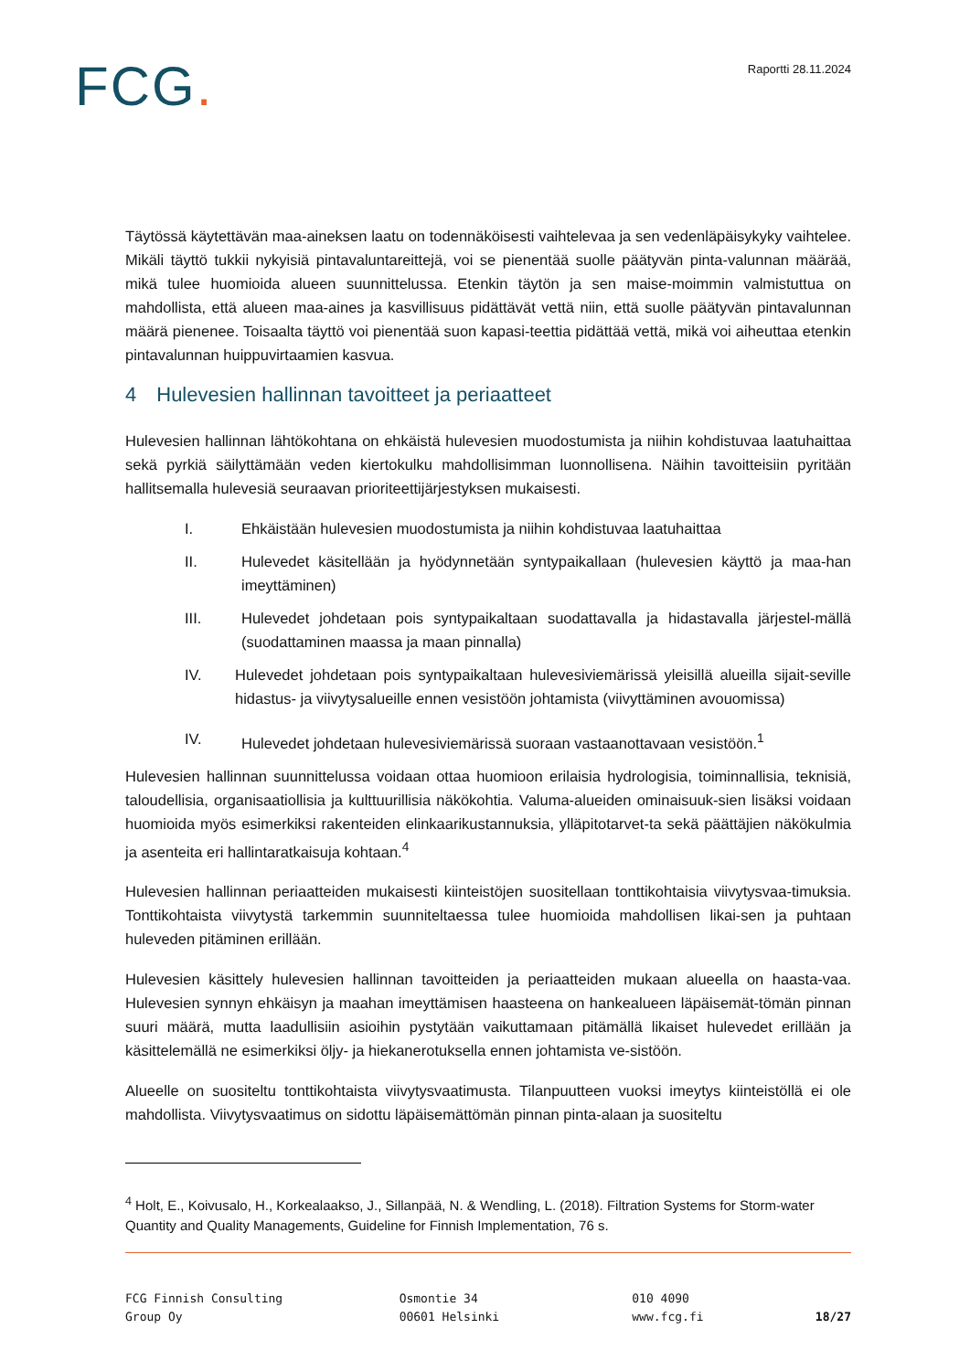FCG.
Raportti 28.11.2024
Täytössä käytettävän maa-aineksen laatu on todennäköisesti vaihtelevaa ja sen vedenläpäisykyky vaihtelee. Mikäli täyttö tukkii nykyisiä pintavaluntareittejä, voi se pienentää suolle päätyvän pinta-valunnan määrää, mikä tulee huomioida alueen suunnittelussa. Etenkin täytön ja sen maise-moimmin valmistuttua on mahdollista, että alueen maa-aines ja kasvillisuus pidättävät vettä niin, että suolle päätyvän pintavalunnan määrä pienenee. Toisaalta täyttö voi pienentää suon kapasi-teettia pidättää vettä, mikä voi aiheuttaa etenkin pintavalunnan huippuvirtaamien kasvua.
4 Hulevesien hallinnan tavoitteet ja periaatteet
Hulevesien hallinnan lähtökohtana on ehkäistä hulevesien muodostumista ja niihin kohdistuvaa laatuhaittaa sekä pyrkiä säilyttämään veden kiertokulku mahdollisimman luonnollisena. Näihin tavoitteisiin pyritään hallitsemalla hulevesiä seuraavan prioriteettijärjestyksen mukaisesti.
I. Ehkäistään hulevesien muodostumista ja niihin kohdistuvaa laatuhaittaa
II. Hulevedet käsitellään ja hyödynnetään syntypaikallaan (hulevesien käyttö ja maa-han imeyttäminen)
III. Hulevedet johdetaan pois syntypaikaltaan suodattavalla ja hidastavalla järjestel-mällä (suodattaminen maassa ja maan pinnalla)
IV. Hulevedet johdetaan pois syntypaikaltaan hulevesiviemärissä yleisillä alueilla sijait-seville hidastus- ja viivytysalueille ennen vesistöön johtamista (viivyttäminen avouomissa)
IV. Hulevedet johdetaan hulevesiviemärissä suoraan vastaanottavaan vesistöön.<sup>1</sup>
Hulevesien hallinnan suunnittelussa voidaan ottaa huomioon erilaisia hydrologisia, toiminnallisia, teknisiä, taloudellisia, organisaatiollisia ja kulttuurillisia näkökohtia. Valuma-alueiden ominaisuuk-sien lisäksi voidaan huomioida myös esimerkiksi rakenteiden elinkaarikustannuksia, ylläpitotarvet-ta sekä päättäjien näkökulmia ja asenteita eri hallintaratkaisuja kohtaan.<sup>4</sup>
Hulevesien hallinnan periaatteiden mukaisesti kiinteistöjen suositellaan tonttikohtaisia viivytysvaa-timuksia. Tonttikohtaista viivytystä tarkemmin suunniteltaessa tulee huomioida mahdollisen likai-sen ja puhtaan huleveden pitäminen erillään.
Hulevesien käsittely hulevesien hallinnan tavoitteiden ja periaatteiden mukaan alueella on haasta-vaa. Hulevesien synnyn ehkäisyn ja maahan imeyttämisen haasteena on hankealueen läpäisemät-tömän pinnan suuri määrä, mutta laadullisiin asioihin pystytään vaikuttamaan pitämällä likaiset hulevedet erillään ja käsittelemällä ne esimerkiksi öljy- ja hiekanerotuksella ennen johtamista ve-sistöön.
Alueelle on suositeltu tonttikohtaista viivytysvaatimusta. Tilanpuutteen vuoksi imeytys kiinteistöllä ei ole mahdollista. Viivytysvaatimus on sidottu läpäisemättömän pinnan pinta-alaan ja suositeltu
<sup>4</sup> Holt, E., Koivusalo, H., Korkealaakso, J., Sillanpää, N. & Wendling, L. (2018). Filtration Systems for Storm-water Quantity and Quality Managements, Guideline for Finnish Implementation, 76 s.
FCG Finnish Consulting
Group Oy
Osmontie 34
00601 Helsinki
010 4090
www.fcg.fi
18/27